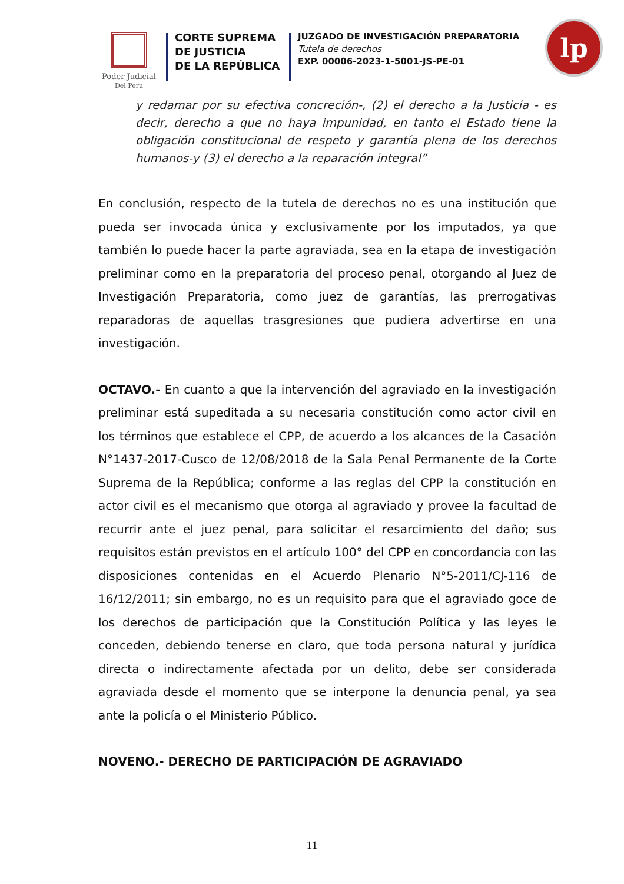Poder Judicial
Del Perú
CORTE SUPREMA
DE JUSTICIA
DE LA REPÚBLICA
JUZGADO DE INVESTIGACIÓN PREPARATORIA
Tutela de derechos
EXP. 00006-2023-1-5001-JS-PE-01
lp
y redamar por su efectiva concreción-, (2) el derecho a la Justicia - es decir, derecho a que no haya impunidad, en tanto el Estado tiene la obligación constitucional de respeto y garantía plena de los derechos humanos-y (3) el derecho a la reparación integral”
En conclusión, respecto de la tutela de derechos no es una institución que pueda ser invocada única y exclusivamente por los imputados, ya que también lo puede hacer la parte agraviada, sea en la etapa de investigación preliminar como en la preparatoria del proceso penal, otorgando al Juez de Investigación Preparatoria, como juez de garantías, las prerrogativas reparadoras de aquellas trasgresiones que pudiera advertirse en una investigación.
OCTAVO.- En cuanto a que la intervención del agraviado en la investigación preliminar está supeditada a su necesaria constitución como actor civil en los términos que establece el CPP, de acuerdo a los alcances de la Casación N°1437-2017-Cusco de 12/08/2018 de la Sala Penal Permanente de la Corte Suprema de la República; conforme a las reglas del CPP la constitución en actor civil es el mecanismo que otorga al agraviado y provee la facultad de recurrir ante el juez penal, para solicitar el resarcimiento del daño; sus requisitos están previstos en el artículo 100° del CPP en concordancia con las disposiciones contenidas en el Acuerdo Plenario N°5-2011/CJ-116 de 16/12/2011; sin embargo, no es un requisito para que el agraviado goce de los derechos de participación que la Constitución Política y las leyes le conceden, debiendo tenerse en claro, que toda persona natural y jurídica directa o indirectamente afectada por un delito, debe ser considerada agraviada desde el momento que se interpone la denuncia penal, ya sea ante la policía o el Ministerio Público.
NOVENO.- DERECHO DE PARTICIPACIÓN DE AGRAVIADO
11